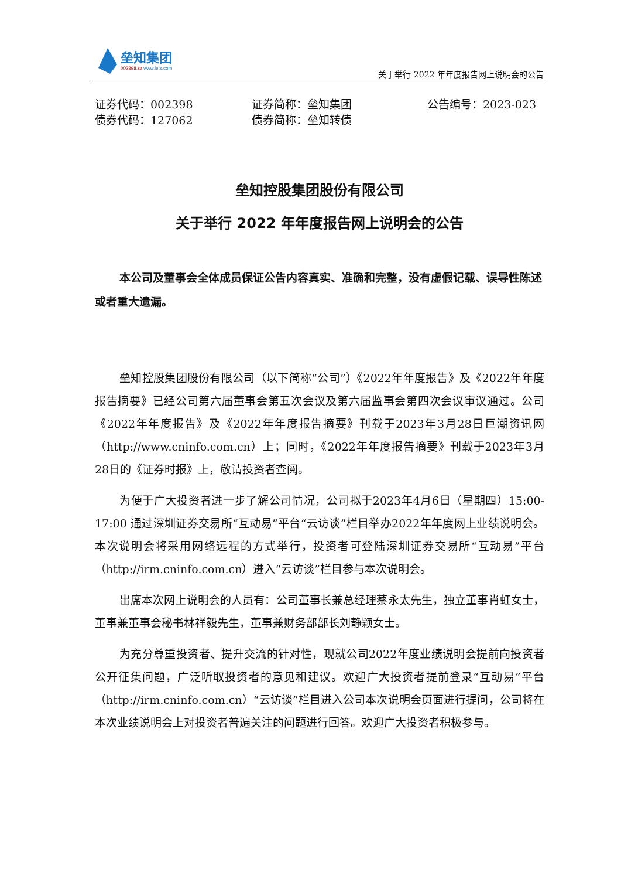垒知集团
002398.sz www.lets.com
关于举行 2022 年年度报告网上说明会的公告
证券代码：002398
证券简称：垒知集团
公告编号：2023-023
债券代码：127062
债券简称：垒知转债
垒知控股集团股份有限公司
关于举行 2022 年年度报告网上说明会的公告
本公司及董事会全体成员保证公告内容真实、准确和完整，没有虚假记载、误导性陈述或者重大遗漏。
垒知控股集团股份有限公司（以下简称“公司”）《2022年年度报告》及《2022年年度报告摘要》已经公司第六届董事会第五次会议及第六届监事会第四次会议审议通过。公司《2022年年度报告》及《2022年年度报告摘要》刊载于2023年3月28日巨潮资讯网（http://www.cninfo.com.cn）上；同时，《2022年年度报告摘要》刊载于2023年3月28日的《证券时报》上，敬请投资者查阅。
为便于广大投资者进一步了解公司情况，公司拟于2023年4月6日（星期四）15:00-17:00 通过深圳证券交易所“互动易”平台“云访谈”栏目举办2022年年度网上业绩说明会。本次说明会将采用网络远程的方式举行，投资者可登陆深圳证券交易所“互动易”平台（http://irm.cninfo.com.cn）进入“云访谈”栏目参与本次说明会。
出席本次网上说明会的人员有：公司董事长兼总经理蔡永太先生，独立董事肖虹女士，董事兼董事会秘书林祥毅先生，董事兼财务部部长刘静颖女士。
为充分尊重投资者、提升交流的针对性，现就公司2022年度业绩说明会提前向投资者公开征集问题，广泛听取投资者的意见和建议。欢迎广大投资者提前登录“互动易”平台（http://irm.cninfo.com.cn）“云访谈”栏目进入公司本次说明会页面进行提问，公司将在本次业绩说明会上对投资者普遍关注的问题进行回答。欢迎广大投资者积极参与。